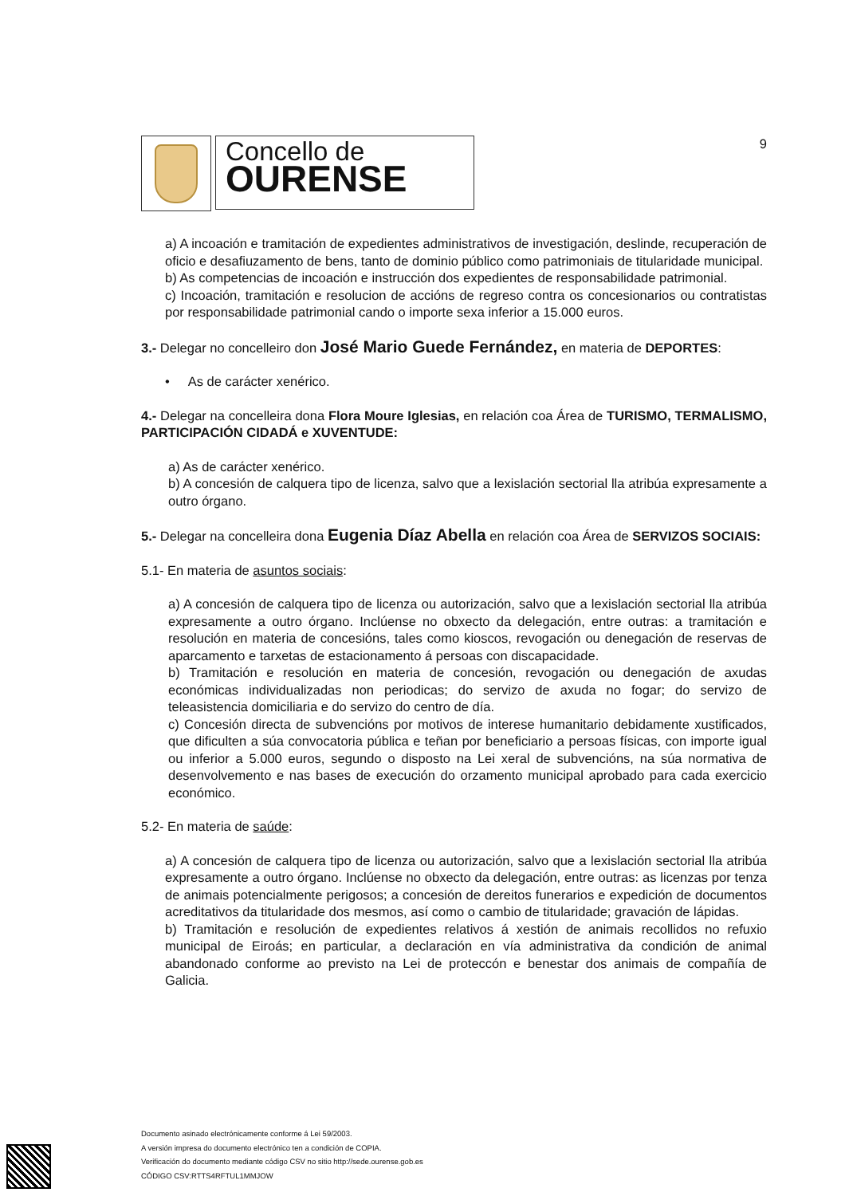Concello de
OURENSE
9
a) A incoación e tramitación de expedientes administrativos de investigación, deslinde, recuperación de oficio e desafiuzamento de bens, tanto de dominio público como patrimoniais de titularidade municipal.
b) As competencias de incoación e instrucción dos expedientes de responsabilidade patrimonial.
c) Incoación, tramitación e resolucion de accións de regreso contra os concesionarios ou contratistas por responsabilidade patrimonial cando o importe sexa inferior a 15.000 euros.
3.- Delegar no concelleiro don José Mario Guede Fernández, en materia de DEPORTES:
• As de carácter xenérico.
4.- Delegar na concelleira dona Flora Moure Iglesias, en relación coa Área de TURISMO, TERMALISMO, PARTICIPACIÓN CIDADÁ e XUVENTUDE:
a) As de carácter xenérico.
b) A concesión de calquera tipo de licenza, salvo que a lexislación sectorial lla atribúa expresamente a outro órgano.
5.- Delegar na concelleira dona Eugenia Díaz Abella en relación coa Área de SERVIZOS SOCIAIS:
5.1- En materia de asuntos sociais:
a) A concesión de calquera tipo de licenza ou autorización, salvo que a lexislación sectorial lla atribúa expresamente a outro órgano. Inclúense no obxecto da delegación, entre outras: a tramitación e resolución en materia de concesións, tales como kioscos, revogación ou denegación de reservas de aparcamento e tarxetas de estacionamento á persoas con discapacidade.
b) Tramitación e resolución en materia de concesión, revogación ou denegación de axudas económicas individualizadas non periodicas; do servizo de axuda no fogar; do servizo de teleasistencia domiciliaria e do servizo do centro de día.
c) Concesión directa de subvencións por motivos de interese humanitario debidamente xustificados, que dificulten a súa convocatoria pública e teñan por beneficiario a persoas físicas, con importe igual ou inferior a 5.000 euros, segundo o disposto na Lei xeral de subvencións, na súa normativa de desenvolvemento e nas bases de execución do orzamento municipal aprobado para cada exercicio económico.
5.2- En materia de saúde:
a) A concesión de calquera tipo de licenza ou autorización, salvo que a lexislación sectorial lla atribúa expresamente a outro órgano. Inclúense no obxecto da delegación, entre outras: as licenzas por tenza de animais potencialmente perigosos; a concesión de dereitos funerarios e expedición de documentos acreditativos da titularidade dos mesmos, así como o cambio de titularidade; gravación de lápidas.
b) Tramitación e resolución de expedientes relativos á xestión de animais recollidos no refuxio municipal de Eiroás; en particular, a declaración en vía administrativa da condición de animal abandonado conforme ao previsto na Lei de proteccón e benestar dos animais de compañía de Galicia.
Documento asinado electrónicamente conforme á Lei 59/2003.
A versión impresa do documento electrónico ten a condición de COPIA.
Verificación do documento mediante código CSV no sitio http://sede.ourense.gob.es
CÓDIGO CSV:RTTS4RFTUL1MMJOW